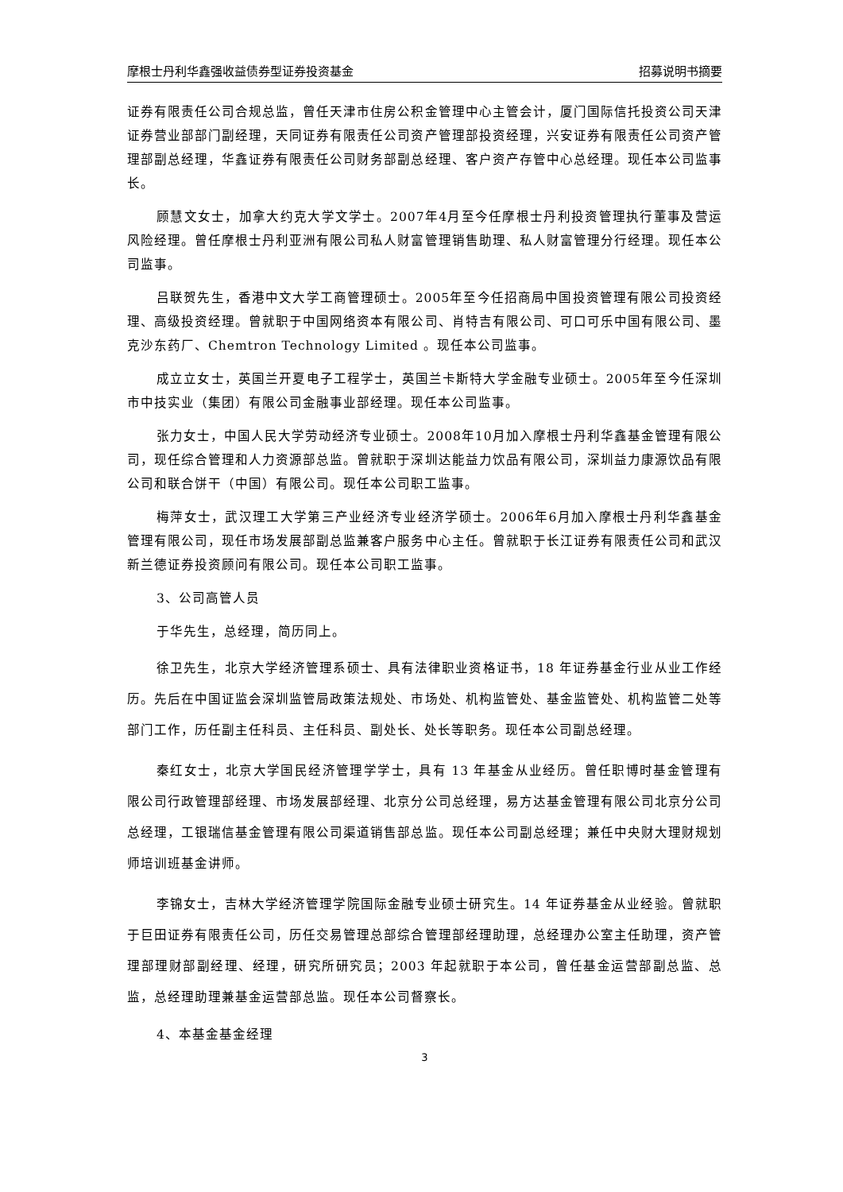摩根士丹利华鑫强收益债券型证券投资基金 招募说明书摘要
证券有限责任公司合规总监，曾任天津市住房公积金管理中心主管会计，厦门国际信托投资公司天津证券营业部部门副经理，天同证券有限责任公司资产管理部投资经理，兴安证券有限责任公司资产管理部副总经理，华鑫证券有限责任公司财务部副总经理、客户资产存管中心总经理。现任本公司监事长。
顾慧文女士，加拿大约克大学文学士。2007年4月至今任摩根士丹利投资管理执行董事及营运风险经理。曾任摩根士丹利亚洲有限公司私人财富管理销售助理、私人财富管理分行经理。现任本公司监事。
吕联贺先生，香港中文大学工商管理硕士。2005年至今任招商局中国投资管理有限公司投资经理、高级投资经理。曾就职于中国网络资本有限公司、肖特吉有限公司、可口可乐中国有限公司、墨克沙东药厂、Chemtron Technology Limited 。现任本公司监事。
成立立女士，英国兰开夏电子工程学士，英国兰卡斯特大学金融专业硕士。2005年至今任深圳市中技实业（集团）有限公司金融事业部经理。现任本公司监事。
张力女士，中国人民大学劳动经济专业硕士。2008年10月加入摩根士丹利华鑫基金管理有限公司，现任综合管理和人力资源部总监。曾就职于深圳达能益力饮品有限公司，深圳益力康源饮品有限公司和联合饼干（中国）有限公司。现任本公司职工监事。
梅萍女士，武汉理工大学第三产业经济专业经济学硕士。2006年6月加入摩根士丹利华鑫基金管理有限公司，现任市场发展部副总监兼客户服务中心主任。曾就职于长江证券有限责任公司和武汉新兰德证券投资顾问有限公司。现任本公司职工监事。
3、公司高管人员
于华先生，总经理，简历同上。
徐卫先生，北京大学经济管理系硕士、具有法律职业资格证书，18 年证券基金行业从业工作经历。先后在中国证监会深圳监管局政策法规处、市场处、机构监管处、基金监管处、机构监管二处等部门工作，历任副主任科员、主任科员、副处长、处长等职务。现任本公司副总经理。
秦红女士，北京大学国民经济管理学学士，具有 13 年基金从业经历。曾任职博时基金管理有限公司行政管理部经理、市场发展部经理、北京分公司总经理，易方达基金管理有限公司北京分公司总经理，工银瑞信基金管理有限公司渠道销售部总监。现任本公司副总经理；兼任中央财大理财规划师培训班基金讲师。
李锦女士，吉林大学经济管理学院国际金融专业硕士研究生。14 年证券基金从业经验。曾就职于巨田证券有限责任公司，历任交易管理总部综合管理部经理助理，总经理办公室主任助理，资产管理部理财部副经理、经理，研究所研究员；2003 年起就职于本公司，曾任基金运营部副总监、总监，总经理助理兼基金运营部总监。现任本公司督察长。
4、本基金基金经理
3